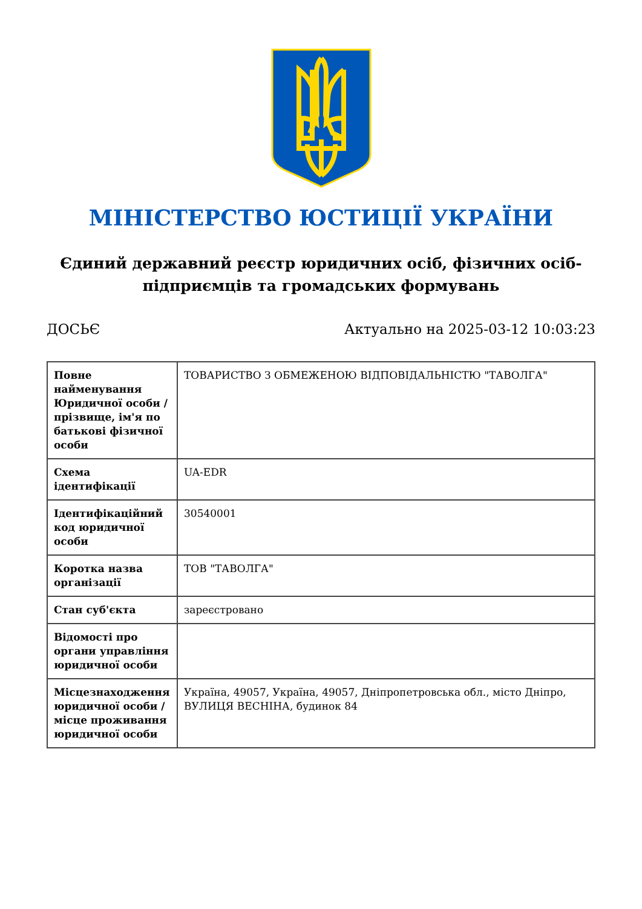МІНІСТЕРСТВО ЮСТИЦІЇ УКРАЇНИ
Єдиний державний реєстр юридичних осіб, фізичних осіб-підприємців та громадських формувань
ДОСЬЄ Актуально на 2025-03-12 10:03:23
| Повне найменування Юридичної особи / прізвище, ім'я по батькові фізичної особи | ТОВАРИСТВО З ОБМЕЖЕНОЮ ВІДПОВІДАЛЬНІСТЮ "ТАВОЛГА" |
| Схема ідентифікації | UA-EDR |
| Ідентифікаційний код юридичної особи | 30540001 |
| Коротка назва організації | ТОВ "ТАВОЛГА" |
| Стан суб'єкта | зареєстровано |
| Відомості про органи управління юридичної особи | |
| Місцезнаходження юридичної особи / місце проживання юридичної особи | Україна, 49057, Україна, 49057, Дніпропетровська обл., місто Дніпро, ВУЛИЦЯ ВЕСНІНА, будинок 84 |